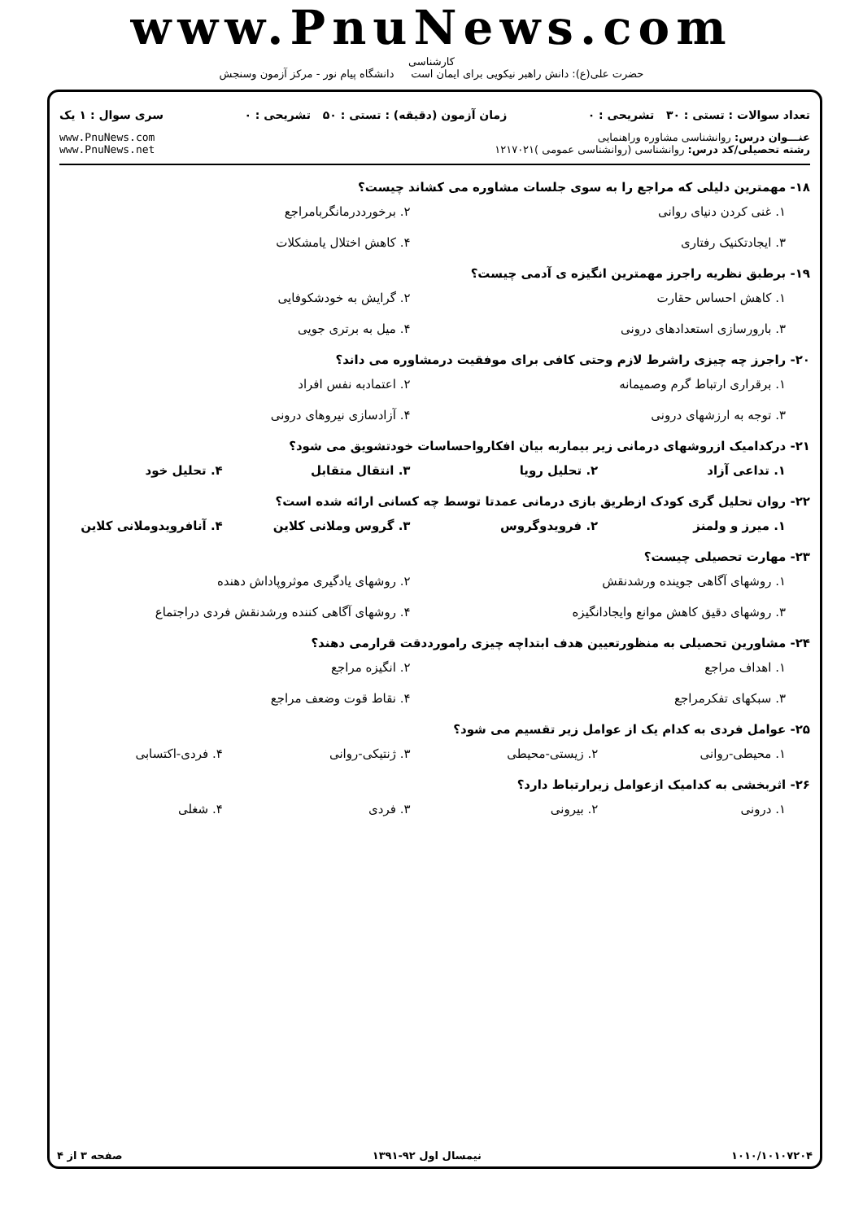www.PnuNews.com
کارشناسی
حضرت علی(ع): دانش راهبر نیکویی برای ایمان است دانشگاه پیام نور - مرکز آزمون وسنجش
تعداد سوالات : تستی : ۳۰ تشریحی : ۰ زمان آزمون (دقیقه) : تستی : ۵۰ تشریحی : ۰ سری سوال : ۱ یک
عنـــوان درس: روانشناسی مشاوره وراهنمایی
رشته تحصیلی/کد درس: روانشناسی (روانشناسی عمومی )۱۲۱۷۰۲۱
www.PnuNews.com
www.PnuNews.net
۱۸- مهمترین دلیلی که مراجع را به سوی جلسات مشاوره می کشاند چیست؟
۱. غنی کردن دنیای روانی ۲. برخورددرمانگربامراجع
۳. ایجادتکنیک رفتاری ۴. کاهش اختلال یامشکلات
۱۹- برطبق نظریه راجرز مهمترین انگیزه ی آدمی چیست؟
۱. کاهش احساس حقارت ۲. گرایش به خودشکوفایی
۳. بارورسازی استعدادهای درونی ۴. میل به برتری جویی
۲۰- راجرز چه چیزی راشرط لازم وحتی کافی برای موفقیت درمشاوره می داند؟
۱. برقراری ارتباط گرم وصمیمانه ۲. اعتمادبه نفس افراد
۳. توجه به ارزشهای درونی ۴. آزادسازی نیروهای درونی
۲۱- درکدامیک ازروشهای درمانی زیر بیماربه بیان افکارواحساسات خودتشویق می شود؟
۱. تداعی آزاد ۲. تحلیل رویا ۳. انتقال متقابل ۴. تحلیل خود
۲۲- روان تحلیل گری کودک ازطریق بازی درمانی عمدتا توسط چه کسانی ارائه شده است؟
۱. میرز و ولمنز ۲. فرویدوگروس ۳. گروس وملانی کلاین ۴. آنافرویدوملانی کلاین
۲۳- مهارت تحصیلی چیست؟
۱. روشهای آگاهی جوینده ورشدنقش ۲. روشهای یادگیری موثروپاداش دهنده
۳. روشهای دقیق کاهش موانع وایجادانگیزه
۴. روشهای آگاهی کننده ورشدنقش فردی دراجتماع
۲۴- مشاورین تحصیلی به منظورتعیین هدف ابتداچه چیزی رامورددقت قرارمی دهند؟
۱. اهداف مراجع ۲. انگیزه مراجع
۳. سبکهای تفکرمراجع ۴. نقاط قوت وضعف مراجع
۲۵- عوامل فردی به کدام یک از عوامل زیر تقسیم می شود؟
۱. محیطی-روانی ۲. زیستی-محیطی ۳. ژنتیکی-روانی ۴. فردی-اکتسابی
۲۶- اثربخشی به کدامیک ازعوامل زیرارتباط دارد؟
۱. درونی ۲. بیرونی ۳. فردی ۴. شغلی
۱۰۱۰/۱۰۱۰۷۲۰۴ نیمسال اول ۹۲-۱۳۹۱ صفحه ۳ از ۴